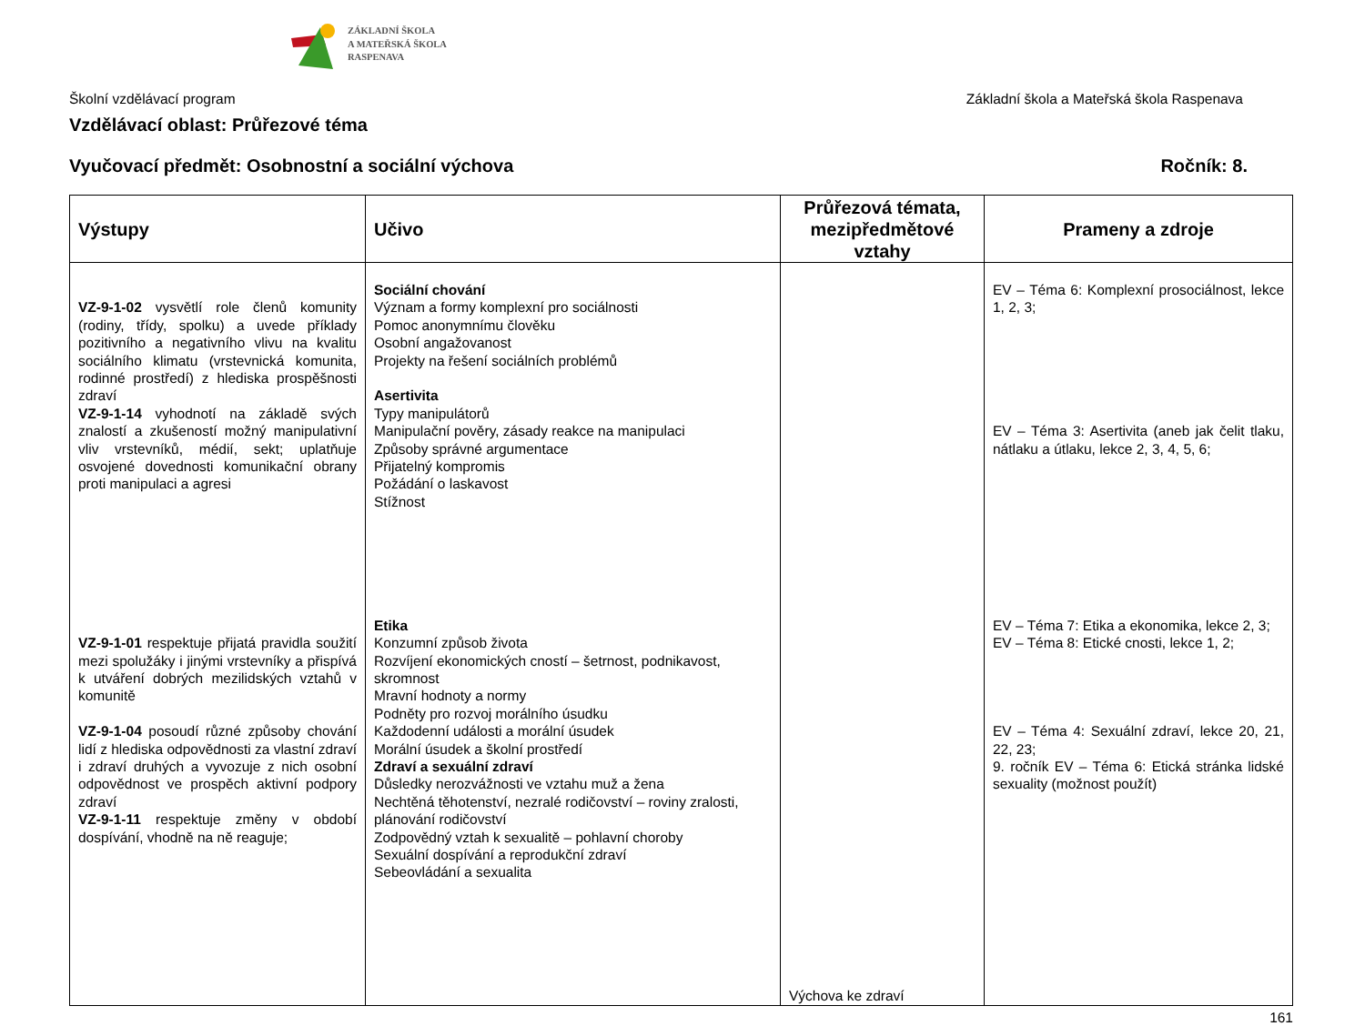ZÁKLADNÍ ŠKOLA
A MATEŘSKÁ ŠKOLA
RASPENAVA
Školní vzdělávací program Základní škola a Mateřská škola Raspenava
Vzdělávací oblast: Průřezové téma
Vyučovací předmět: Osobnostní a sociální výchova Ročník: 8.
| Výstupy | Učivo | Průřezová témata, mezipředmětové vztahy | Prameny a zdroje |
| --- | --- | --- | --- |
| VZ-9-1-02 vysvětlí role členů komunity (rodiny, třídy, spolku) a uvede příklady pozitivního a negativního vlivu na kvalitu sociálního klimatu (vrstevnická komunita, rodinné prostředí) z hlediska prospěšnosti zdraví VZ-9-1-14 vyhodnotí na základě svých znalostí a zkušeností možný manipulativní vliv vrstevníků, médií, sekt; uplatňuje osvojené dovednosti komunikační obrany proti manipulaci a agresi VZ-9-1-01 respektuje přijatá pravidla soužití mezi spolužáky i jinými vrstevníky a přispívá k utváření dobrých mezilidských vztahů v komunitě VZ-9-1-04 posoudí různé způsoby chování lidí z hlediska odpovědnosti za vlastní zdraví i zdraví druhých a vyvozuje z nich osobní odpovědnost ve prospěch aktivní podpory zdraví VZ-9-1-11 respektuje změny v období dospívání, vhodně na ně reaguje; | Sociální chování Význam a formy komplexní pro sociálnosti Pomoc anonymnímu člověku Osobní angažovanost Projekty na řešení sociálních problémů Asertivita Typy manipulátorů Manipulační pověry, zásady reakce na manipulaci Způsoby správné argumentace Přijatelný kompromis Požádání o laskavost Stížnost Etika Konzumní způsob života Rozvíjení ekonomických cností – šetrnost, podnikavost, skromnost Mravní hodnoty a normy Podněty pro rozvoj morálního úsudku Každodenní události a morální úsudek Morální úsudek a školní prostředí Zdraví a sexuální zdraví Důsledky nerozvážnosti ve vztahu muž a žena Nechtěná těhotenství, nezralé rodičovství – roviny zralosti, plánování rodičovství Zodpovědný vztah k sexualitě – pohlavní choroby Sexuální dospívání a reprodukční zdraví Sebeovládání a sexualita | Výchova ke zdraví | EV – Téma 6: Komplexní prosociálnost, lekce 1, 2, 3; EV – Téma 3: Asertivita (aneb jak čelit tlaku, nátlaku a útlaku, lekce 2, 3, 4, 5, 6; EV – Téma 7: Etika a ekonomika, lekce 2, 3; EV – Téma 8: Etické cnosti, lekce 1, 2; EV – Téma 4: Sexuální zdraví, lekce 20, 21, 22, 23; 9. ročník EV – Téma 6: Etická stránka lidské sexuality (možnost použít) |
161